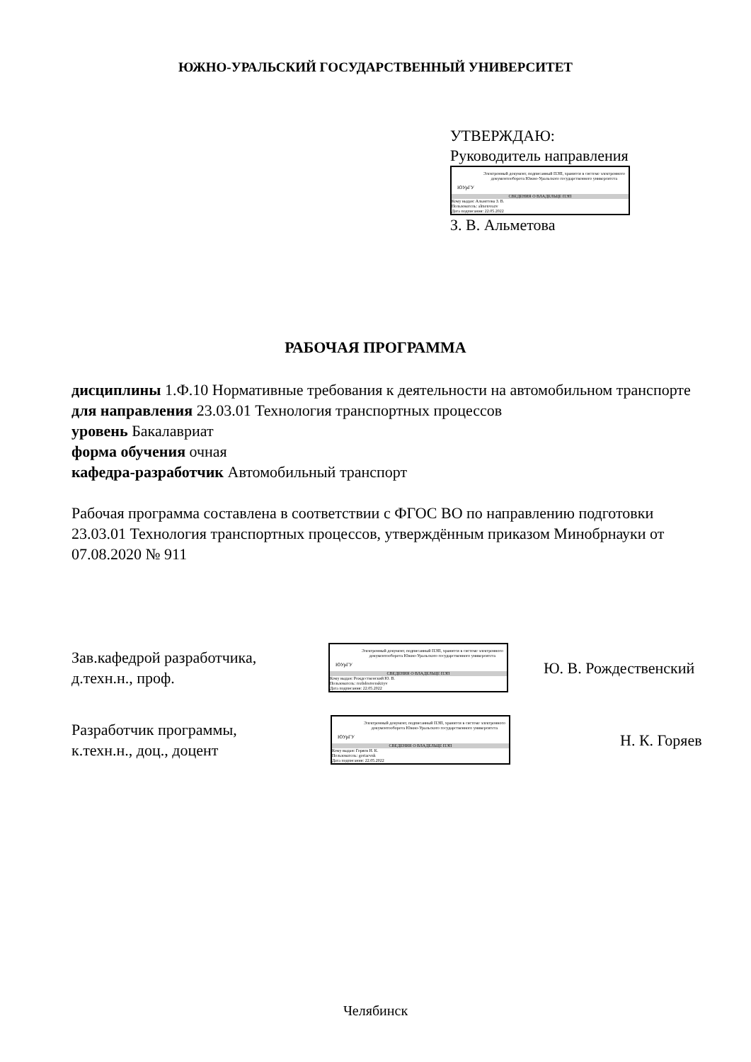ЮЖНО-УРАЛЬСКИЙ ГОСУДАРСТВЕННЫЙ УНИВЕРСИТЕТ
УТВЕРЖДАЮ:
Руководитель направления
ЮУрГУ
Электронный документ, подписанный ПЭП, хранится в системе электронного документооборота Южно-Уральского государственного университета
СВЕДЕНИЯ О ВЛАДЕЛЬЦЕ ПЭП
Кому выдан: Альметова З. В.
Пользователь: almetovazv
Дата подписания: 22.05.2022
З. В. Альметова
РАБОЧАЯ ПРОГРАММА
дисциплины 1.Ф.10 Нормативные требования к деятельности на автомобильном транспорте
для направления 23.03.01 Технология транспортных процессов
уровень Бакалавриат
форма обучения очная
кафедра-разработчик Автомобильный транспорт
Рабочая программа составлена в соответствии с ФГОС ВО по направлению подготовки 23.03.01 Технология транспортных процессов, утверждённым приказом Минобрнауки от 07.08.2020 № 911
Зав.кафедрой разработчика,
д.техн.н., проф.
ЮУрГУ
Электронный документ, подписанный ПЭП, хранится в системе электронного документооборота Южно-Уральского государственного университета
СВЕДЕНИЯ О ВЛАДЕЛЬЦЕ ПЭП
Кому выдан: Рождественский Ю. В.
Пользователь: rozhdestvenskiiyv
Дата подписания: 22.05.2022
Ю. В. Рождественский
Разработчик программы,
к.техн.н., доц., доцент
ЮУрГУ
Электронный документ, подписанный ПЭП, хранится в системе электронного документооборота Южно-Уральского государственного университета
СВЕДЕНИЯ О ВЛАДЕЛЬЦЕ ПЭП
Кому выдан: Горяев Н. К.
Пользователь: goriaevnk
Дата подписания: 22.05.2022
Н. К. Горяев
Челябинск